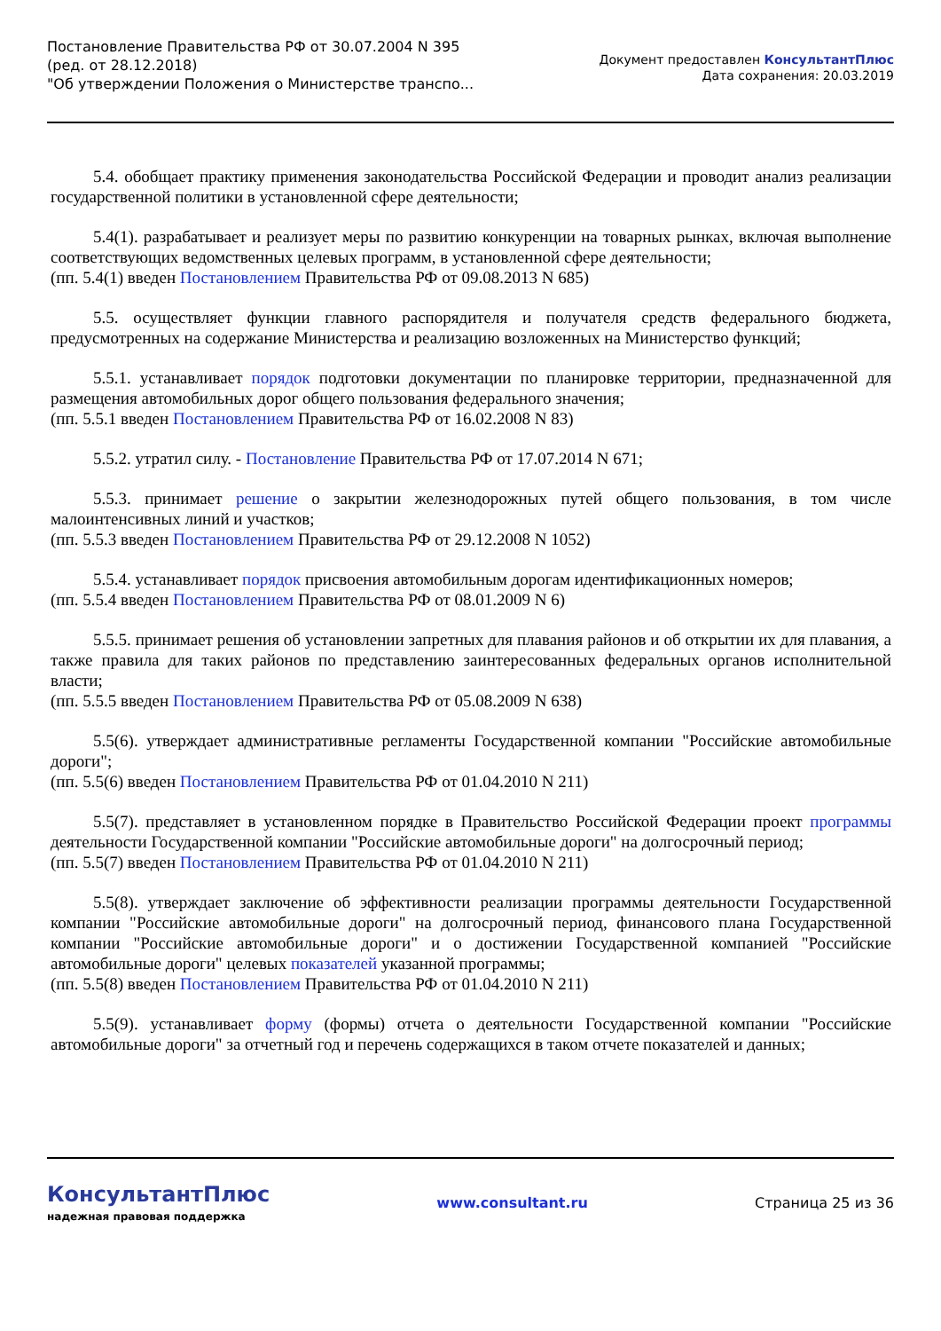Постановление Правительства РФ от 30.07.2004 N 395
(ред. от 28.12.2018)
"Об утверждении Положения о Министерстве транспо...
Документ предоставлен КонсультантПлюс
Дата сохранения: 20.03.2019
5.4. обобщает практику применения законодательства Российской Федерации и проводит анализ реализации государственной политики в установленной сфере деятельности;
5.4(1). разрабатывает и реализует меры по развитию конкуренции на товарных рынках, включая выполнение соответствующих ведомственных целевых программ, в установленной сфере деятельности;
(пп. 5.4(1) введен Постановлением Правительства РФ от 09.08.2013 N 685)
5.5. осуществляет функции главного распорядителя и получателя средств федерального бюджета, предусмотренных на содержание Министерства и реализацию возложенных на Министерство функций;
5.5.1. устанавливает порядок подготовки документации по планировке территории, предназначенной для размещения автомобильных дорог общего пользования федерального значения;
(пп. 5.5.1 введен Постановлением Правительства РФ от 16.02.2008 N 83)
5.5.2. утратил силу. - Постановление Правительства РФ от 17.07.2014 N 671;
5.5.3. принимает решение о закрытии железнодорожных путей общего пользования, в том числе малоинтенсивных линий и участков;
(пп. 5.5.3 введен Постановлением Правительства РФ от 29.12.2008 N 1052)
5.5.4. устанавливает порядок присвоения автомобильным дорогам идентификационных номеров;
(пп. 5.5.4 введен Постановлением Правительства РФ от 08.01.2009 N 6)
5.5.5. принимает решения об установлении запретных для плавания районов и об открытии их для плавания, а также правила для таких районов по представлению заинтересованных федеральных органов исполнительной власти;
(пп. 5.5.5 введен Постановлением Правительства РФ от 05.08.2009 N 638)
5.5(6). утверждает административные регламенты Государственной компании "Российские автомобильные дороги";
(пп. 5.5(6) введен Постановлением Правительства РФ от 01.04.2010 N 211)
5.5(7). представляет в установленном порядке в Правительство Российской Федерации проект программы деятельности Государственной компании "Российские автомобильные дороги" на долгосрочный период;
(пп. 5.5(7) введен Постановлением Правительства РФ от 01.04.2010 N 211)
5.5(8). утверждает заключение об эффективности реализации программы деятельности Государственной компании "Российские автомобильные дороги" на долгосрочный период, финансового плана Государственной компании "Российские автомобильные дороги" и о достижении Государственной компанией "Российские автомобильные дороги" целевых показателей указанной программы;
(пп. 5.5(8) введен Постановлением Правительства РФ от 01.04.2010 N 211)
5.5(9). устанавливает форму (формы) отчета о деятельности Государственной компании "Российские автомобильные дороги" за отчетный год и перечень содержащихся в таком отчете показателей и данных;
КонсультантПлюс
надежная правовая поддержка
www.consultant.ru Страница 25 из 36